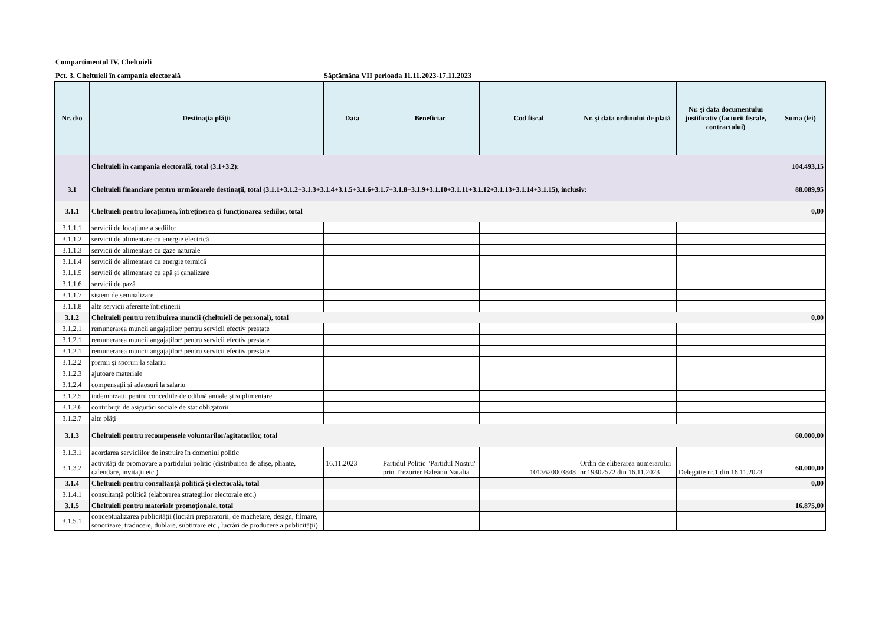Compartimentul IV. Cheltuieli
Pct. 3. Cheltuieli în campania electorală Săptămâna VII perioada 11.11.2023-17.11.2023
| Nr. d/o | Destinaţia plăţii | Data | Beneficiar | Cod fiscal | Nr. şi data ordinului de plată | Nr. şi data documentului justificativ (facturii fiscale, contractului) | Suma (lei) |
| --- | --- | --- | --- | --- | --- | --- | --- |
| | Cheltuieli în campania electorală, total (3.1+3.2): | | | | | | 104.493,15 |
| 3.1 | Cheltuieli financiare pentru următoarele destinații, total (3.1.1+3.1.2+3.1.3+3.1.4+3.1.5+3.1.6+3.1.7+3.1.8+3.1.9+3.1.10+3.1.11+3.1.12+3.1.13+3.1.14+3.1.15), inclusiv: | | | | | | 88.089,95 |
| 3.1.1 | Cheltuieli pentru locațiunea, întreţinerea și funcționarea sediilor, total | | | | | | 0,00 |
| 3.1.1.1 | servicii de locațiune a sediilor | | | | | | |
| 3.1.1.2 | servicii de alimentare cu energie electrică | | | | | | |
| 3.1.1.3 | servicii de alimentare cu gaze naturale | | | | | | |
| 3.1.1.4 | servicii de alimentare cu energie termică | | | | | | |
| 3.1.1.5 | servicii de alimentare cu apă și canalizare | | | | | | |
| 3.1.1.6 | servicii de pază | | | | | | |
| 3.1.1.7 | sistem de semnalizare | | | | | | |
| 3.1.1.8 | alte servicii aferente întreținerii | | | | | | |
| 3.1.2 | Cheltuieli pentru retribuirea muncii (cheltuieli de personal), total | | | | | | 0,00 |
| 3.1.2.1 | remunerarea muncii angajaților/ pentru servicii efectiv prestate | | | | | | |
| 3.1.2.1 | remunerarea muncii angajaților/ pentru servicii efectiv prestate | | | | | | |
| 3.1.2.1 | remunerarea muncii angajaților/ pentru servicii efectiv prestate | | | | | | |
| 3.1.2.2 | premii şi sporuri la salariu | | | | | | |
| 3.1.2.3 | ajutoare materiale | | | | | | |
| 3.1.2.4 | compensații și adaosuri la salariu | | | | | | |
| 3.1.2.5 | indemnizații pentru concediile de odihnă anuale și suplimentare | | | | | | |
| 3.1.2.6 | contribuţii de asigurări sociale de stat obligatorii | | | | | | |
| 3.1.2.7 | alte plăţi | | | | | | |
| 3.1.3 | Cheltuieli pentru recompensele voluntarilor/agitatorilor, total | | | | | | 60.000,00 |
| 3.1.3.1 | acordarea serviciilor de instruire în domeniul politic | | | | | | |
| 3.1.3.2 | activități de promovare a partidului politic (distribuirea de afișe, pliante, calendare, invitații etc.) | 16.11.2023 | Partidul Politic "Partidul Nostru" prin Trezorier Baleanu Natalia | 1013620003848 | Ordin de eliberarea numerarului nr.19302572 din 16.11.2023 | Delegatie nr.1 din 16.11.2023 | 60.000,00 |
| 3.1.4 | Cheltuieli pentru consultanță politică și electorală, total | | | | | | 0,00 |
| 3.1.4.1 | consultanță politică (elaborarea strategiilor electorale etc.) | | | | | | |
| 3.1.5 | Cheltuieli pentru materiale promoţionale, total | | | | | | 16.875,00 |
| 3.1.5.1 | conceptualizarea publicității (lucrări preparatorii, de machetare, design, filmare, sonorizare, traducere, dublare, subtitrare etc., lucrări de producere a publicității) | | | | | | |